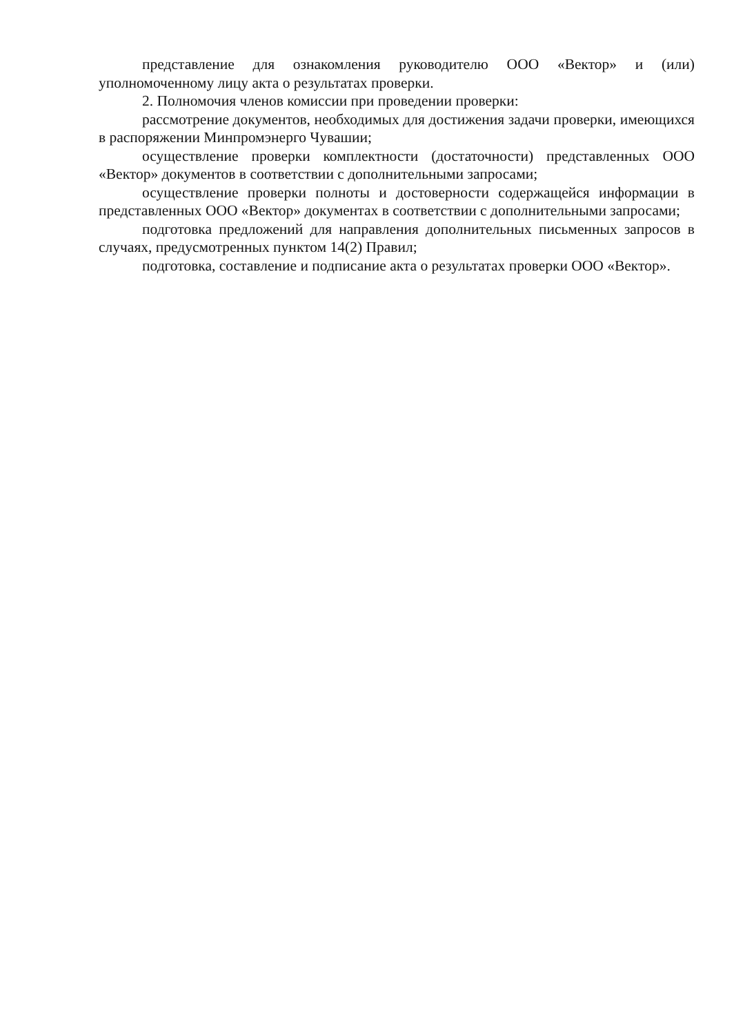представление для ознакомления руководителю ООО «Вектор» и (или) уполномоченному лицу акта о результатах проверки.
2. Полномочия членов комиссии при проведении проверки:
рассмотрение документов, необходимых для достижения задачи проверки, имеющихся в распоряжении Минпромэнерго Чувашии;
осуществление проверки комплектности (достаточности) представленных ООО «Вектор» документов в соответствии с дополнительными запросами;
осуществление проверки полноты и достоверности содержащейся информации в представленных ООО «Вектор» документах в соответствии с дополнительными запросами;
подготовка предложений для направления дополнительных письменных запросов в случаях, предусмотренных пунктом 14(2) Правил;
подготовка, составление и подписание акта о результатах проверки ООО «Вектор».